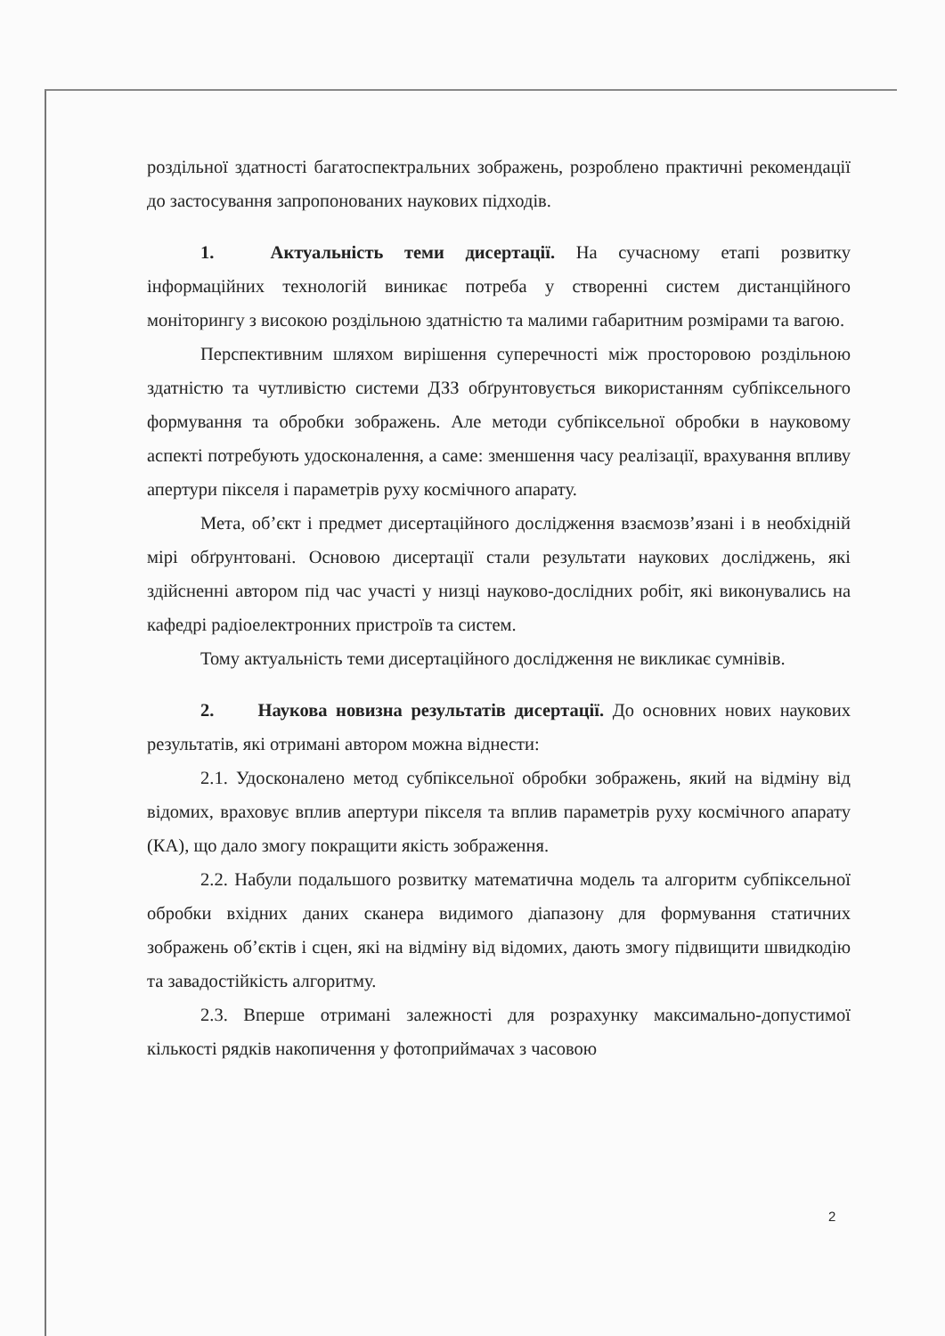роздільної здатності багатоспектральних зображень, розроблено практичні рекомендації до застосування запропонованих наукових підходів.
1. Актуальність теми дисертації. На сучасному етапі розвитку інформаційних технологій виникає потреба у створенні систем дистанційного моніторингу з високою роздільною здатністю та малими габаритним розмірами та вагою.
Перспективним шляхом вирішення суперечності між просторовою роздільною здатністю та чутливістю системи ДЗЗ обґрунтовується використанням субпіксельного формування та обробки зображень. Але методи субпіксельної обробки в науковому аспекті потребують удосконалення, а саме: зменшення часу реалізації, врахування впливу апертури пікселя і параметрів руху космічного апарату.
Мета, об’єкт і предмет дисертаційного дослідження взаємозв’язані і в необхідній мірі обґрунтовані. Основою дисертації стали результати наукових досліджень, які здійсненні автором під час участі у низці науково-дослідних робіт, які виконувались на кафедрі радіоелектронних пристроїв та систем.
Тому актуальність теми дисертаційного дослідження не викликає сумнівів.
2. Наукова новизна результатів дисертації. До основних нових наукових результатів, які отримані автором можна віднести:
2.1. Удосконалено метод субпіксельної обробки зображень, який на відміну від відомих, враховує вплив апертури пікселя та вплив параметрів руху космічного апарату (КА), що дало змогу покращити якість зображення.
2.2. Набули подальшого розвитку математична модель та алгоритм субпіксельної обробки вхідних даних сканера видимого діапазону для формування статичних зображень об’єктів і сцен, які на відміну від відомих, дають змогу підвищити швидкодію та завадостійкість алгоритму.
2.3. Вперше отримані залежності для розрахунку максимально-допустимої кількості рядків накопичення у фотоприймачах з часовою
2